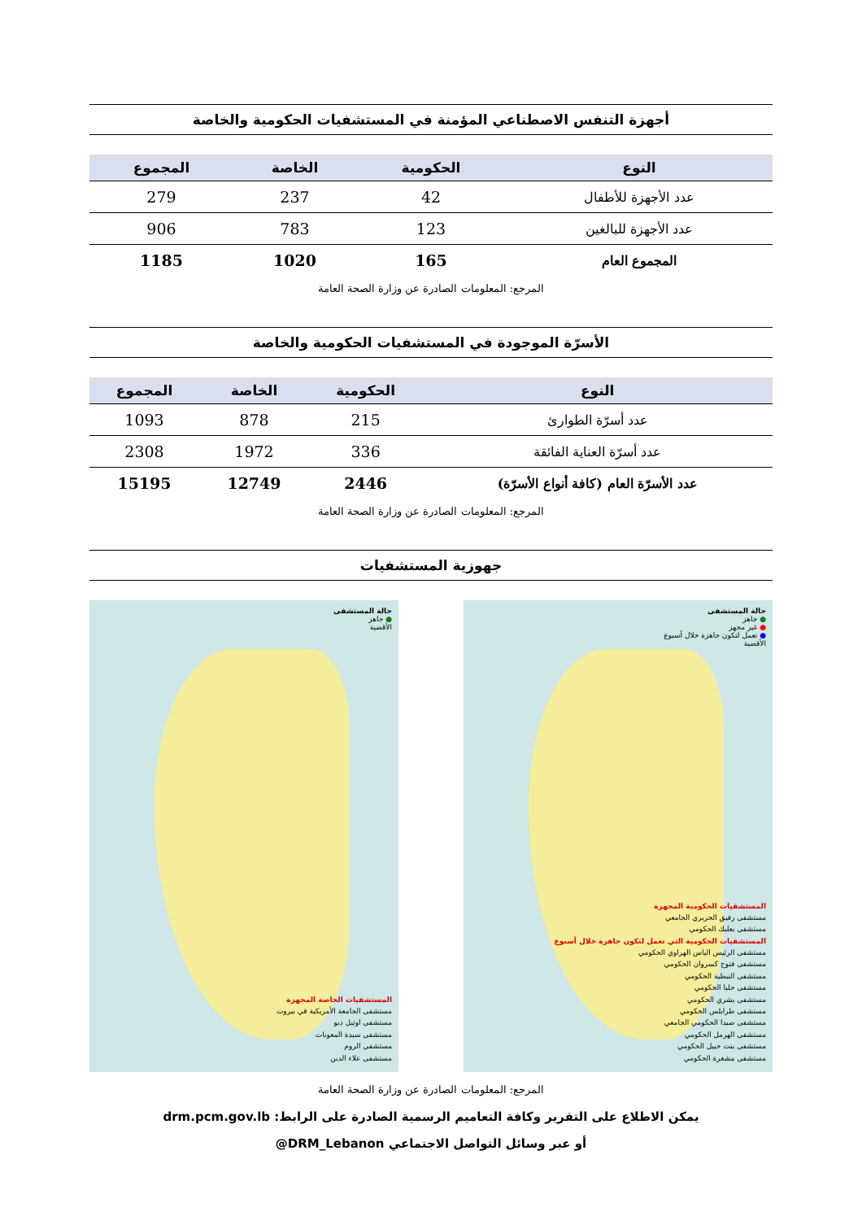أجهزة التنفس الاصطناعي المؤمنة في المستشفيات الحكومية والخاصة
| النوع | الحكومية | الخاصة | المجموع |
| --- | --- | --- | --- |
| عدد الأجهزة للأطفال | 42 | 237 | 279 |
| عدد الأجهزة للبالغين | 123 | 783 | 906 |
| المجموع العام | 165 | 1020 | 1185 |
المرجع: المعلومات الصادرة عن وزارة الصحة العامة
الأسرّة الموجودة في المستشفيات الحكومية والخاصة
| النوع | الحكومية | الخاصة | المجموع |
| --- | --- | --- | --- |
| عدد أسرّة الطوارئ | 215 | 878 | 1093 |
| عدد أسرّة العناية الفائقة | 336 | 1972 | 2308 |
| عدد الأسرّة العام (كافة أنواع الأسرّة) | 2446 | 12749 | 15195 |
المرجع: المعلومات الصادرة عن وزارة الصحة العامة
جهوزية المستشفيات
حالة المستشفى
● جاهز
● غير مجهز
● تعمل لتكون جاهزة خلال أسبوع
الأقضية
المستشفيات الحكومية المجهزة
مستشفى رفيق الحريري الجامعي
مستشفى بعلبك الحكومي
المستشفيات الحكومية التي تعمل لتكون جاهزة خلال أسبوع
مستشفى الرئيس الياس الهراوي الحكومي
مستشفى فتوح كسروان الحكومي
مستشفى النبطية الحكومي
مستشفى حلبا الحكومي
مستشفى بشري الحكومي
مستشفى طرابلس الحكومي
مستشفى صيدا الحكومي الجامعي
مستشفى الهرمل الحكومي
مستشفى بنت جبيل الحكومي
مستشفى مشغرة الحكومي
حالة المستشفى
● جاهز
الأقضية
المستشفيات الخاصة المجهزة
مستشفى الجامعة الأمريكية في بيروت
مستشفى اوتيل ديو
مستشفى سيدة المعونات
مستشفى الروم
مستشفى علاء الدين
المرجع: المعلومات الصادرة عن وزارة الصحة العامة
يمكن الاطلاع على التقرير وكافة التعاميم الرسمية الصادرة على الرابط: drm.pcm.gov.lb
أو عبر وسائل التواصل الاجتماعي DRM_Lebanon@